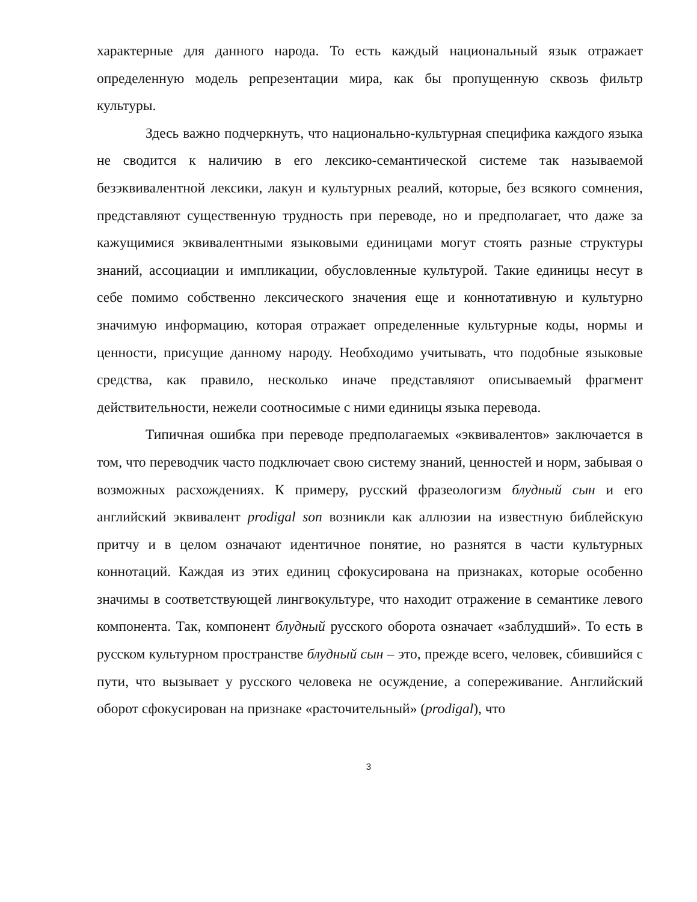характерные для данного народа. То есть каждый национальный язык отражает определенную модель репрезентации мира, как бы пропущенную сквозь фильтр культуры.
Здесь важно подчеркнуть, что национально-культурная специфика каждого языка не сводится к наличию в его лексико-семантической системе так называемой безэквивалентной лексики, лакун и культурных реалий, которые, без всякого сомнения, представляют существенную трудность при переводе, но и предполагает, что даже за кажущимися эквивалентными языковыми единицами могут стоять разные структуры знаний, ассоциации и импликации, обусловленные культурой. Такие единицы несут в себе помимо собственно лексического значения еще и коннотативную и культурно значимую информацию, которая отражает определенные культурные коды, нормы и ценности, присущие данному народу. Необходимо учитывать, что подобные языковые средства, как правило, несколько иначе представляют описываемый фрагмент действительности, нежели соотносимые с ними единицы языка перевода.
Типичная ошибка при переводе предполагаемых «эквивалентов» заключается в том, что переводчик часто подключает свою систему знаний, ценностей и норм, забывая о возможных расхождениях. К примеру, русский фразеологизм блудный сын и его английский эквивалент prodigal son возникли как аллюзии на известную библейскую притчу и в целом означают идентичное понятие, но разнятся в части культурных коннотаций. Каждая из этих единиц сфокусирована на признаках, которые особенно значимы в соответствующей лингвокультуре, что находит отражение в семантике левого компонента. Так, компонент блудный русского оборота означает «заблудший». То есть в русском культурном пространстве блудный сын – это, прежде всего, человек, сбившийся с пути, что вызывает у русского человека не осуждение, а сопереживание. Английский оборот сфокусирован на признаке «расточительный» (prodigal), что
3